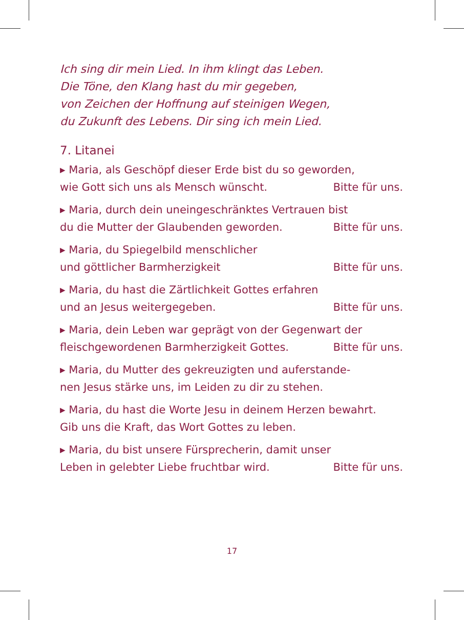Ich sing dir mein Lied. In ihm klingt das Leben.
Die Töne, den Klang hast du mir gegeben,
von Zeichen der Hoffnung auf steinigen Wegen,
du Zukunft des Lebens. Dir sing ich mein Lied.
7. Litanei
▸ Maria, als Geschöpf dieser Erde bist du so geworden,
wie Gott sich uns als Mensch wünscht. Bitte für uns.
▸ Maria, durch dein uneingeschränktes Vertrauen bist
du die Mutter der Glaubenden geworden. Bitte für uns.
▸ Maria, du Spiegelbild menschlicher
und göttlicher Barmherzigkeit Bitte für uns.
▸ Maria, du hast die Zärtlichkeit Gottes erfahren
und an Jesus weitergegeben. Bitte für uns.
▸ Maria, dein Leben war geprägt von der Gegenwart der
fleischgewordenen Barmherzigkeit Gottes. Bitte für uns.
▸ Maria, du Mutter des gekreuzigten und auferstande-
nen Jesus stärke uns, im Leiden zu dir zu stehen.
▸ Maria, du hast die Worte Jesu in deinem Herzen bewahrt.
Gib uns die Kraft, das Wort Gottes zu leben.
▸ Maria, du bist unsere Fürsprecherin, damit unser
Leben in gelebter Liebe fruchtbar wird. Bitte für uns.
17